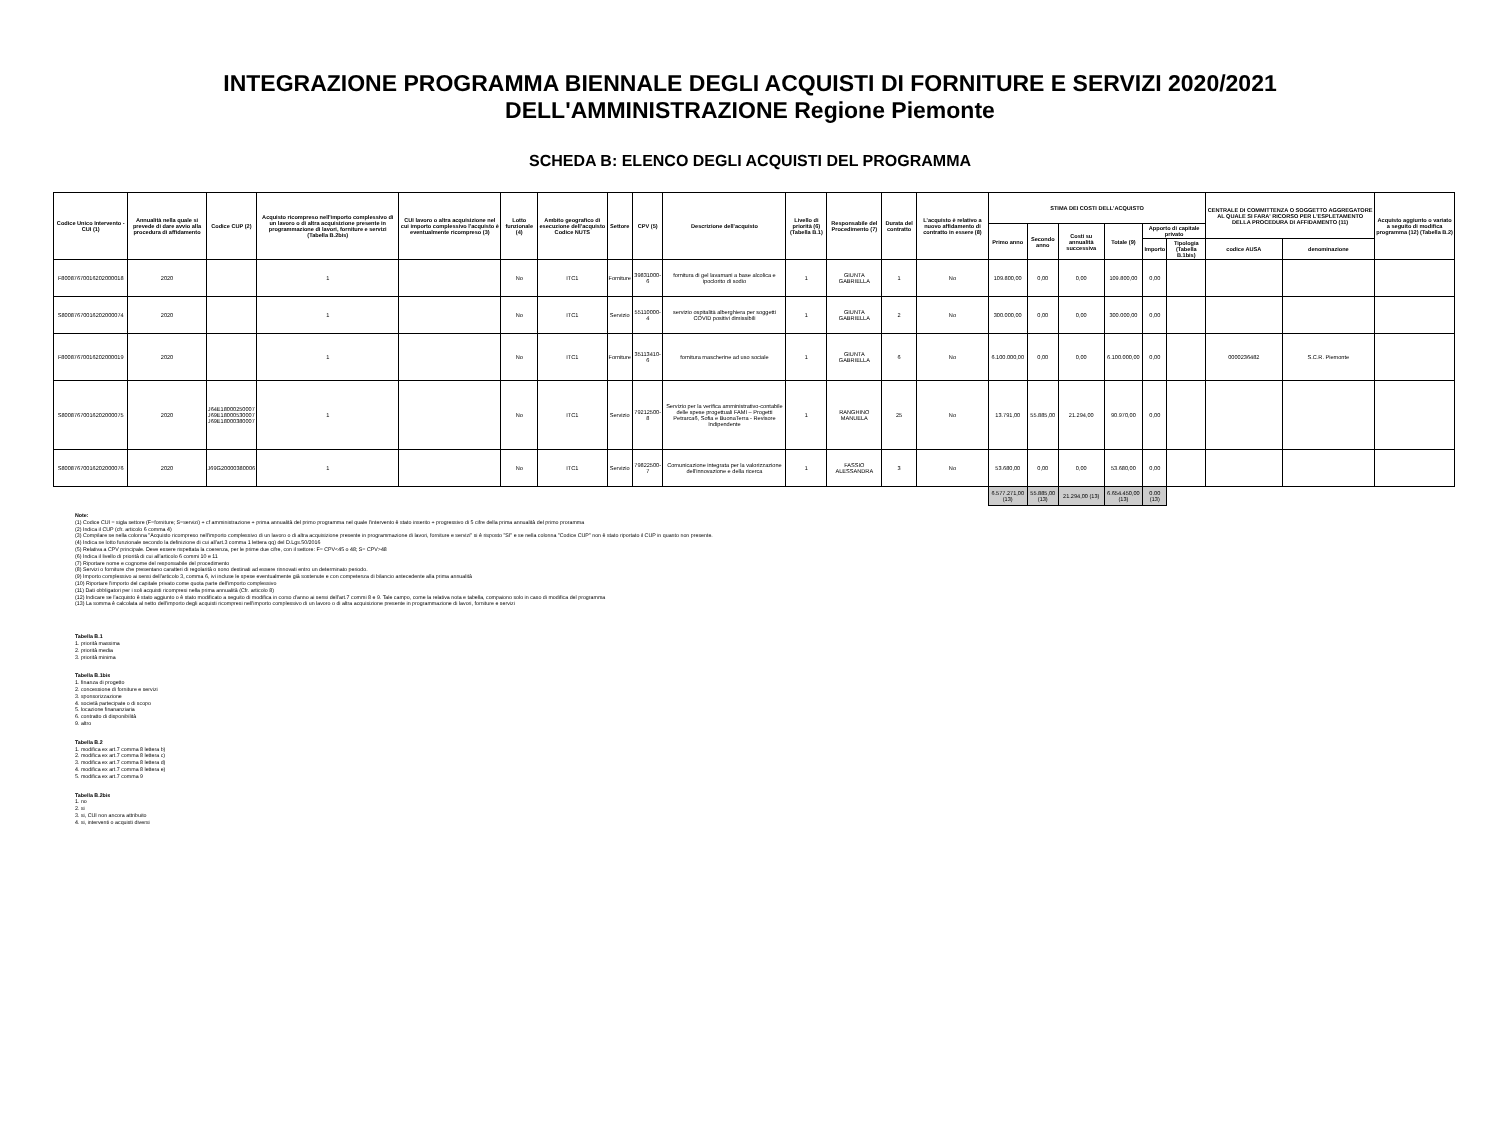INTEGRAZIONE PROGRAMMA BIENNALE DEGLI ACQUISTI DI FORNITURE E SERVIZI 2020/2021
DELL'AMMINISTRAZIONE Regione Piemonte
SCHEDA B: ELENCO DEGLI ACQUISTI DEL PROGRAMMA
| Codice Unico Intervento - CUI (1) | Annualità nella quale si prevede di dare avvio alla procedura di affidamento | Codice CUP (2) | Acquisto ricompreso nell'importo complessivo di un lavoro o di altra acquisizione presente in programmazione di lavori, forniture e servizi (Tabella B.2bis) | CUI lavoro o altra acquisizione nel cui importo complessivo l'acquisto è eventualmente ricompreso (3) | Lotto funzionale (4) | Ambito geografico di esecuzione dell'acquisto Codice NUTS | Settore | CPV (5) | Descrizione dell'acquisto | Livello di priorità (6) (Tabella B.1) | Responsabile del Procedimento (7) | Durata del contratto | L'acquisto è relativo a nuovo affidamento di contratto in essere (8) | STIMA DEI COSTI DELL'ACQUISTO | | | | | | CENTRALE DI COMMITTENZA O SOGGETTO AGGREGATORE AL QUALE SI FARA' RICORSO PER L'ESPLETAMENTO DELLA PROCEDURA DI AFFIDAMENTO (11) | | Acquisto aggiunto o variato a seguito di modifica programma (12) (Tabella B.2) |
| --- | --- | --- | --- | --- | --- | --- | --- | --- | --- | --- | --- | --- | --- | --- | --- | --- | --- | --- | --- | --- | --- | --- |
| | | | | | | | | | | | | | | Primo anno | Secondo anno | Costi su annualità successiva | Totale (9) | Apporto di capitale privato | | | | |
| | | | | | | | | | | | | | | | | | | Importo | Tipologia (Tabella B.1bis) | codice AUSA | denominazione | |
| F80087670016202000018 | 2020 | | 1 | | No | ITC1 | Forniture | 39831000-6 | fornitura di gel lavamani a base alcolica e ipoclorito di sodio | 1 | GIUNTA GABRIELLA | 1 | No | 109.800,00 | 0,00 | 0,00 | 109.800,00 | 0,00 | | | | |
| S80087670016202000074 | 2020 | | 1 | | No | ITC1 | Servizio | 55110000-4 | servizio ospitalità alberghiera per soggetti COVID positivi dimissibili | 1 | GIUNTA GABRIELLA | 2 | No | 300.000,00 | 0,00 | 0,00 | 300.000,00 | 0,00 | | | | |
| F80087670016202000019 | 2020 | | 1 | | No | ITC1 | Forniture | 35113410-6 | fornitura mascherine ad uso sociale | 1 | GIUNTA GABRIELLA | 6 | No | 6.100.000,00 | 0,00 | 0,00 | 6.100.000,00 | 0,00 | | 0000236482 | S.C.R. Piemonte | |
| S80087670016202000075 | 2020 | J64E18000250007 J69E18000530007 J69E18000380007 | 1 | | No | ITC1 | Servizio | 79212500-8 | Servizio per la verifica amministrativo-contabile delle spese progettuali FAMI – Progetti Petrarca6, Sofia e BuonaTerra - Revisore Indipendente | 1 | RANGHINO MANUELA | 25 | No | 13.791,00 | 55.885,00 | 21.294,00 | 90.970,00 | 0,00 | | | | |
| S80087670016202000076 | 2020 | J69G20000380006 | 1 | | No | ITC1 | Servizio | 79822500-7 | Comunicazione integrata per la valorizzazione dell'innovazione e della ricerca | 1 | FASSIO ALESSANDRA | 3 | No | 53.680,00 | 0,00 | 0,00 | 53.680,00 | 0,00 | | | | |
| | | | | | | | | | | | | | | 6.577.271,00 (13) | 55.885,00 (13) | 21.294,00 (13) | 6.654.450,00 (13) | 0.00 (13) | | | | |
Note:
(1) Codice CUI = sigla settore (F=forniture; S=servizi) + cf amministrazione + prima annualità del primo programma nel quale l'intervento è stato inserito + progressivo di 5 cifre della prima annualità del primo proramma
(2) Indica il CUP (cfr. articolo 6 comma 4)
(3) Compilare se nella colonna "Acquisto ricompreso nell'importo complessivo di un lavoro o di altra acquisizione presente in programmazione di lavori, forniture e servizi" si è risposto "SI" e se nella colonna "Codice CUP" non è stato riportato il CUP in quanto non presente.
(4) Indica se lotto funzionale secondo la definizione di cui all'art.3 comma 1 lettera qq) del D.Lgs.50/2016
(5) Relativa a CPV principale. Deve essere rispettata la coerenza, per le prime due cifre, con il settore: F= CPV<45 o 48; S= CPV>48
(6) Indica il livello di priorità di cui all'articolo 6 commi 10 e 11
(7) Riportare nome e cognome del responsabile del procedimento
(8) Servizi o forniture che presentano caratteri di regolarità o sono destinati ad essere rinnovati entro un determinato periodo.
(9) Importo complessivo ai sensi dell'articolo 3, comma 6, ivi incluse le spese eventualmente già sostenute e con competenza di bilancio antecedente alla prima annualità
(10) Riportare l'importo del capitale privato come quota parte dell'importo complessivo
(11) Dati obbligatori per i soli acquisti ricompresi nella prima annualità (Cfr. articolo 8)
(12) Indicare se l'acquisto è stato aggiunto o è stato modificato a seguito di modifica in corso d'anno ai sensi dell'art.7 commi 8 e 9. Tale campo, come la relativa nota e tabella, compaiono solo in caso di modifica del programma
(13) La somma è calcolata al netto dell'importo degli acquisti ricompresi nell'importo complessivo di un lavoro o di altra acquisizione presente in programmazione di lavori, forniture e servizi
Tabella B.1
1. priorità massima
2. priorità media
3. priorità minima
Tabella B.1bis
1. finanza di progetto
2. concessione di forniture e servizi
3. sponsorizzazione
4. società partecipate o di scopo
5. locazione finananziaria
6. contratto di disponibilità
9. altro
Tabella B.2
1. modifica ex art.7 comma 8 lettera b)
2. modifica ex art.7 comma 8 lettera c)
3. modifica ex art.7 comma 8 lettera d)
4. modifica ex art.7 comma 8 lettera e)
5. modifica ex art.7 comma 9
Tabella B.2bis
1. no
2. si
3. si, CUI non ancora attribuito
4. si, interventi o acquisti diversi